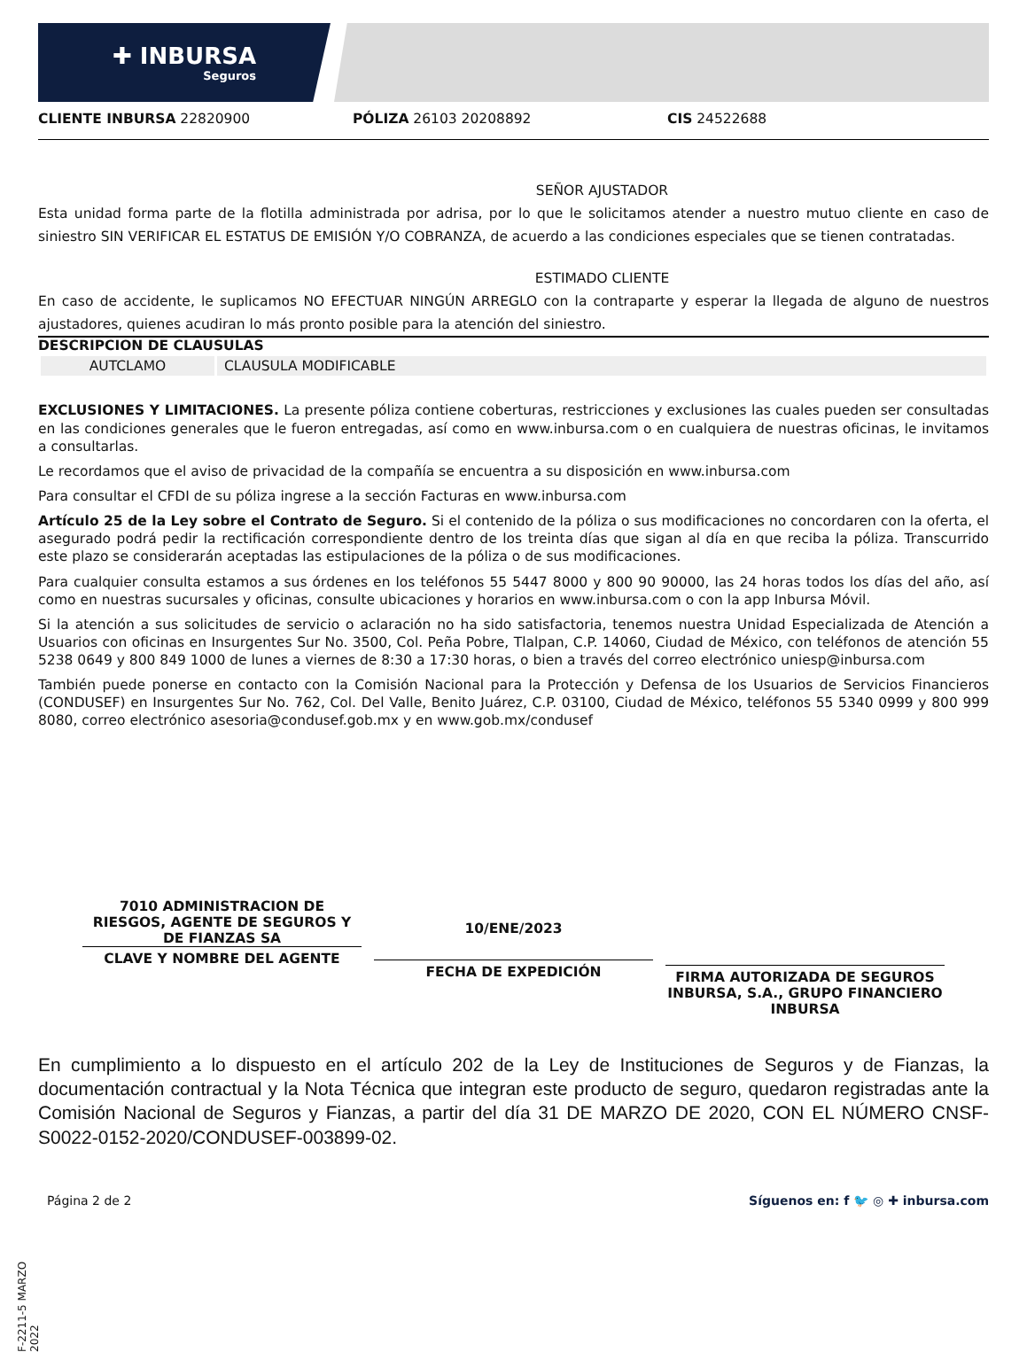✚ INBURSA
Seguros
CLIENTE INBURSA 22820900 PÓLIZA 26103 20208892 CIS 24522688
SEÑOR AJUSTADOR
Esta unidad forma parte de la flotilla administrada por adrisa, por lo que le solicitamos atender a nuestro mutuo cliente en caso de siniestro SIN VERIFICAR EL ESTATUS DE EMISIÓN Y/O COBRANZA, de acuerdo a las condiciones especiales que se tienen contratadas.
ESTIMADO CLIENTE
En caso de accidente, le suplicamos NO EFECTUAR NINGÚN ARREGLO con la contraparte y esperar la llegada de alguno de nuestros ajustadores, quienes acudiran lo más pronto posible para la atención del siniestro.
DESCRIPCION DE CLAUSULAS
| AUTCLAMO | CLAUSULA MODIFICABLE |
EXCLUSIONES Y LIMITACIONES. La presente póliza contiene coberturas, restricciones y exclusiones las cuales pueden ser consultadas en las condiciones generales que le fueron entregadas, así como en www.inbursa.com o en cualquiera de nuestras oficinas, le invitamos a consultarlas.
Le recordamos que el aviso de privacidad de la compañía se encuentra a su disposición en www.inbursa.com
Para consultar el CFDI de su póliza ingrese a la sección Facturas en www.inbursa.com
Artículo 25 de la Ley sobre el Contrato de Seguro. Si el contenido de la póliza o sus modificaciones no concordaren con la oferta, el asegurado podrá pedir la rectificación correspondiente dentro de los treinta días que sigan al día en que reciba la póliza. Transcurrido este plazo se considerarán aceptadas las estipulaciones de la póliza o de sus modificaciones.
Para cualquier consulta estamos a sus órdenes en los teléfonos 55 5447 8000 y 800 90 90000, las 24 horas todos los días del año, así como en nuestras sucursales y oficinas, consulte ubicaciones y horarios en www.inbursa.com o con la app Inbursa Móvil.
Si la atención a sus solicitudes de servicio o aclaración no ha sido satisfactoria, tenemos nuestra Unidad Especializada de Atención a Usuarios con oficinas en Insurgentes Sur No. 3500, Col. Peña Pobre, Tlalpan, C.P. 14060, Ciudad de México, con teléfonos de atención 55 5238 0649 y 800 849 1000 de lunes a viernes de 8:30 a 17:30 horas, o bien a través del correo electrónico uniesp@inbursa.com
También puede ponerse en contacto con la Comisión Nacional para la Protección y Defensa de los Usuarios de Servicios Financieros (CONDUSEF) en Insurgentes Sur No. 762, Col. Del Valle, Benito Juárez, C.P. 03100, Ciudad de México, teléfonos 55 5340 0999 y 800 999 8080, correo electrónico asesoria@condusef.gob.mx y en www.gob.mx/condusef
7010 ADMINISTRACION DE RIESGOS, AGENTE DE SEGUROS Y DE FIANZAS SA
CLAVE Y NOMBRE DEL AGENTE
10/ENE/2023
FECHA DE EXPEDICIÓN
FIRMA AUTORIZADA DE SEGUROS INBURSA, S.A., GRUPO FINANCIERO INBURSA
En cumplimiento a lo dispuesto en el artículo 202 de la Ley de Instituciones de Seguros y de Fianzas, la documentación contractual y la Nota Técnica que integran este producto de seguro, quedaron registradas ante la Comisión Nacional de Seguros y Fianzas, a partir del día 31 DE MARZO DE 2020, CON EL NÚMERO CNSF-S0022-0152-2020/CONDUSEF-003899-02.
Página 2 de 2 Síguenos en: f 🐦 ◎ ✚ inbursa.com
F-2211-5 MARZO 2022